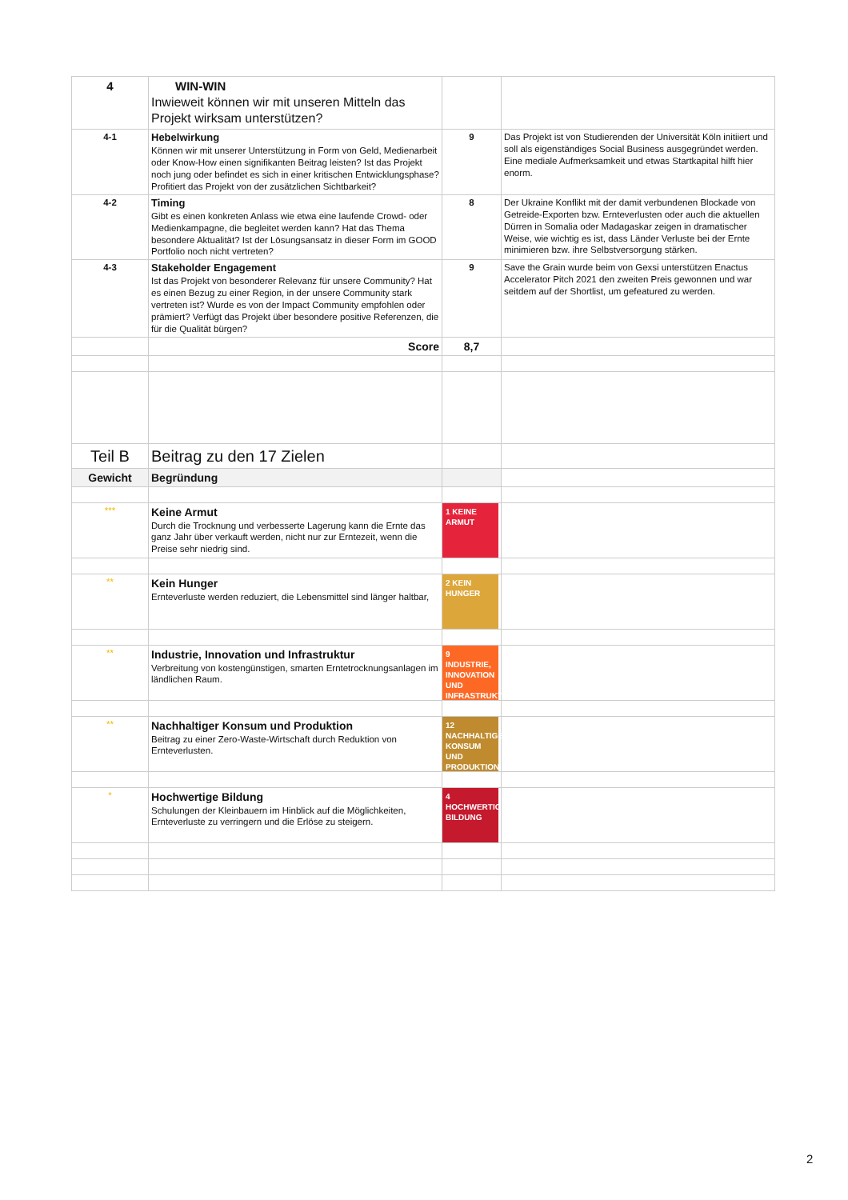| 4 | WIN-WIN Inwieweit können wir mit unseren Mitteln das Projekt wirksam unterstützen? | | |
| 4-1 | Hebelwirkung Können wir mit unserer Unterstützung in Form von Geld, Medienarbeit oder Know-How einen signifikanten Beitrag leisten? Ist das Projekt noch jung oder befindet es sich in einer kritischen Entwicklungsphase? Profitiert das Projekt von der zusätzlichen Sichtbarkeit? | 9 | Das Projekt ist von Studierenden der Universität Köln initiiert und soll als eigenständiges Social Business ausgegründet werden. Eine mediale Aufmerksamkeit und etwas Startkapital hilft hier enorm. |
| 4-2 | Timing Gibt es einen konkreten Anlass wie etwa eine laufende Crowd- oder Medienkampagne, die begleitet werden kann? Hat das Thema besondere Aktualität? Ist der Lösungsansatz in dieser Form im GOOD Portfolio noch nicht vertreten? | 8 | Der Ukraine Konflikt mit der damit verbundenen Blockade von Getreide-Exporten bzw. Ernteverlusten oder auch die aktuellen Dürren in Somalia oder Madagaskar zeigen in dramatischer Weise, wie wichtig es ist, dass Länder Verluste bei der Ernte minimieren bzw. ihre Selbstversorgung stärken. |
| 4-3 | Stakeholder Engagement Ist das Projekt von besonderer Relevanz für unsere Community? Hat es einen Bezug zu einer Region, in der unsere Community stark vertreten ist? Wurde es von der Impact Community empfohlen oder prämiert? Verfügt das Projekt über besondere positive Referenzen, die für die Qualität bürgen? | 9 | Save the Grain wurde beim von Gexsi unterstützen Enactus Accelerator Pitch 2021 den zweiten Preis gewonnen und war seitdem auf der Shortlist, um gefeatured zu werden. |
| | Score | 8,7 | |
| Teil B | Beitrag zu den 17 Zielen | | |
| Gewicht | Begründung | | |
| *** | Keine Armut Durch die Trocknung und verbesserte Lagerung kann die Ernte das ganz Jahr über verkauft werden, nicht nur zur Erntezeit, wenn die Preise sehr niedrig sind. | 1 KEINE ARMUT | |
| ** | Kein Hunger Ernteverluste werden reduziert, die Lebensmittel sind länger haltbar, | 2 KEIN HUNGER | |
| ** | Industrie, Innovation und Infrastruktur Verbreitung von kostengünstigen, smarten Erntetrocknungsanlagen im ländlichen Raum. | 9 INDUSTRIE, INNOVATION UND INFRASTRUKTUR | |
| ** | Nachhaltiger Konsum und Produktion Beitrag zu einer Zero-Waste-Wirtschaft durch Reduktion von Ernteverlusten. | 12 NACHHALTIGE/R KONSUM UND PRODUKTION | |
| * | Hochwertige Bildung Schulungen der Kleinbauern im Hinblick auf die Möglichkeiten, Ernteverluste zu verringern und die Erlöse zu steigern. | 4 HOCHWERTIGE BILDUNG | |
2